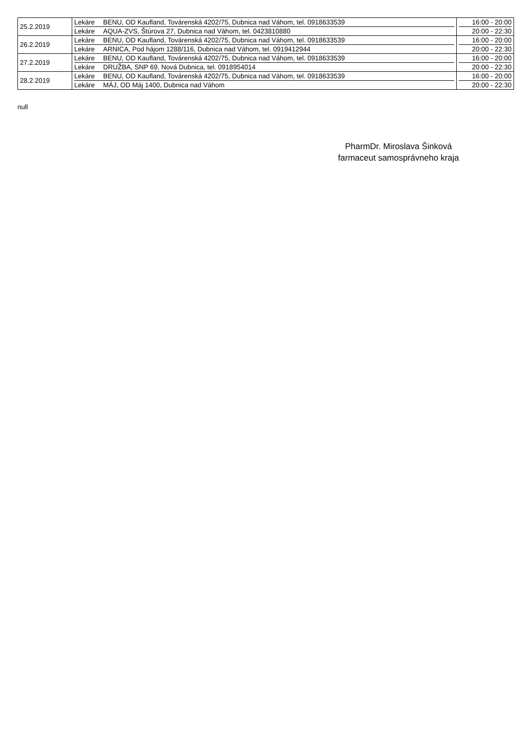| 25.2.2019 | Lekáre BENU, OD Kaufland, Továrenská 4202/75, Dubnica nad Váhom, tel. 0918633539 Lekáre AQUA-ZVS, Štúrova 27, Dubnica nad Váhom, tel. 0423810880 | 16:00 - 20:00 20:00 - 22:30 |
| 26.2.2019 | Lekáre BENU, OD Kaufland, Továrenská 4202/75, Dubnica nad Váhom, tel. 0918633539 Lekáre ARNICA, Pod hájom 1288/116, Dubnica nad Váhom, tel. 0919412944 | 16:00 - 20:00 20:00 - 22:30 |
| 27.2.2019 | Lekáre BENU, OD Kaufland, Továrenská 4202/75, Dubnica nad Váhom, tel. 0918633539 Lekáre DRUŽBA, SNP 69, Nová Dubnica, tel. 0918954014 | 16:00 - 20:00 20:00 - 22:30 |
| 28.2.2019 | Lekáre BENU, OD Kaufland, Továrenská 4202/75, Dubnica nad Váhom, tel. 0918633539 Lekáre MÁJ, OD Máj 1400, Dubnica nad Váhom | 16:00 - 20:00 20:00 - 22:30 |
null
PharmDr. Miroslava Šinková
farmaceut samosprávneho kraja